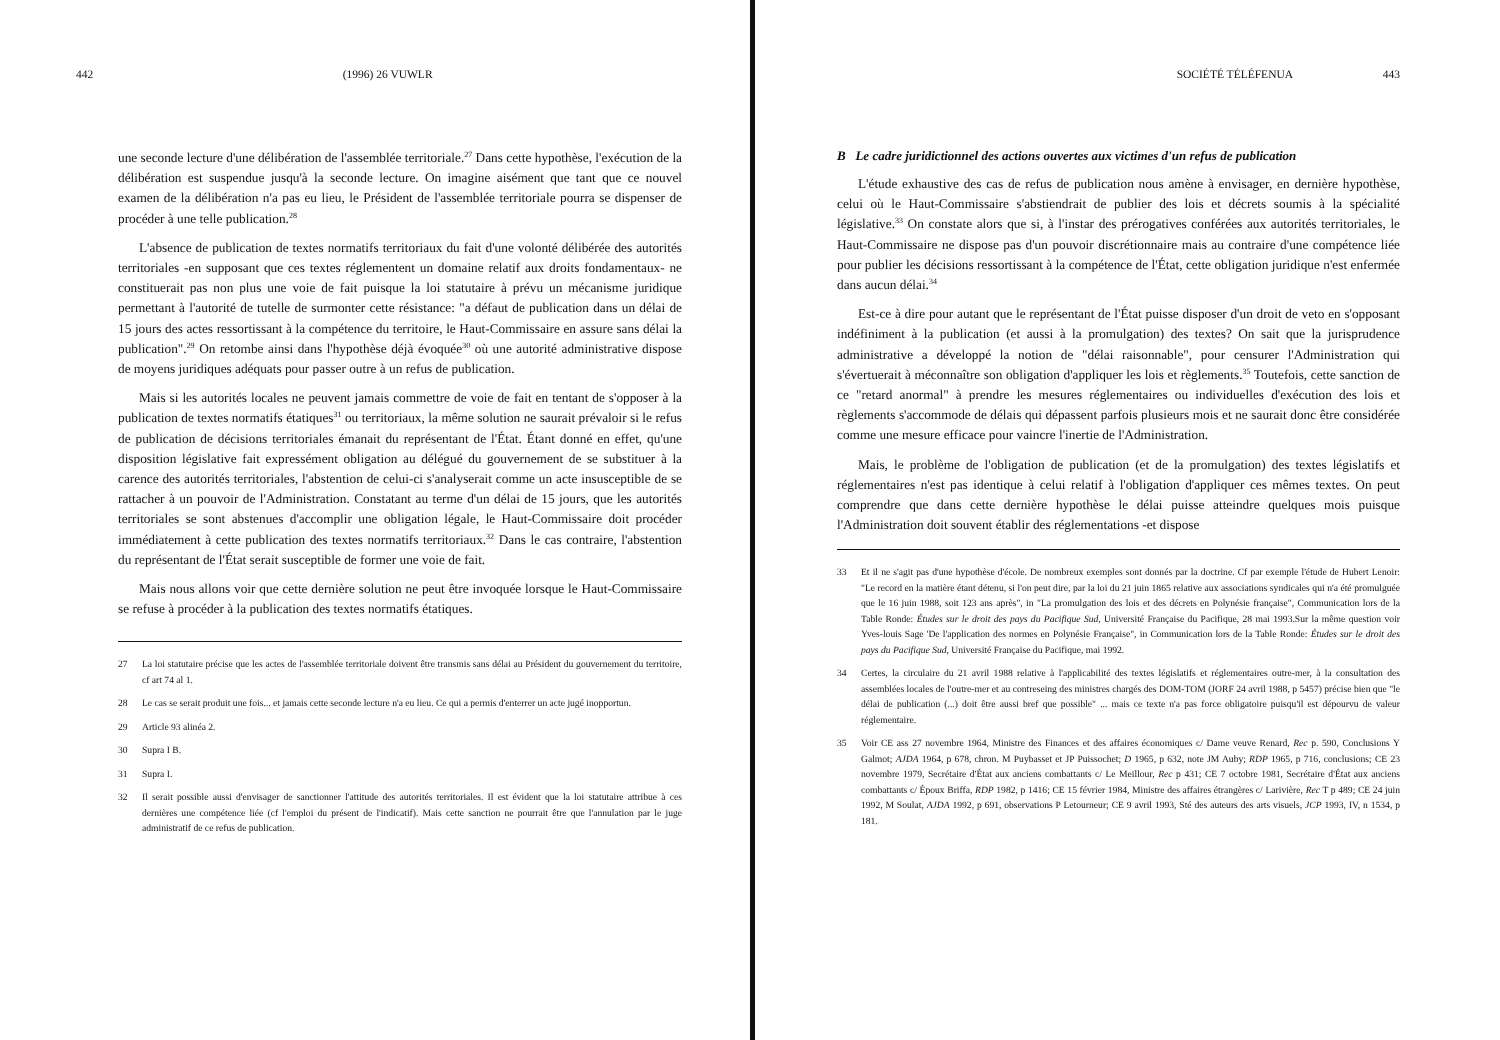442 (1996) 26 VUWLR
une seconde lecture d'une délibération de l'assemblée territoriale.<sup>27</sup> Dans cette hypothèse, l'exécution de la délibération est suspendue jusqu'à la seconde lecture. On imagine aisément que tant que ce nouvel examen de la délibération n'a pas eu lieu, le Président de l'assemblée territoriale pourra se dispenser de procéder à une telle publication.<sup>28</sup>
L'absence de publication de textes normatifs territoriaux du fait d'une volonté délibérée des autorités territoriales -en supposant que ces textes réglementent un domaine relatif aux droits fondamentaux- ne constituerait pas non plus une voie de fait puisque la loi statutaire à prévu un mécanisme juridique permettant à l'autorité de tutelle de surmonter cette résistance: "a défaut de publication dans un délai de 15 jours des actes ressortissant à la compétence du territoire, le Haut-Commissaire en assure sans délai la publication".<sup>29</sup> On retombe ainsi dans l'hypothèse déjà évoquée<sup>30</sup> où une autorité administrative dispose de moyens juridiques adéquats pour passer outre à un refus de publication.
Mais si les autorités locales ne peuvent jamais commettre de voie de fait en tentant de s'opposer à la publication de textes normatifs étatiques<sup>31</sup> ou territoriaux, la même solution ne saurait prévaloir si le refus de publication de décisions territoriales émanait du représentant de l'État. Étant donné en effet, qu'une disposition législative fait expressément obligation au délégué du gouvernement de se substituer à la carence des autorités territoriales, l'abstention de celui-ci s'analyserait comme un acte insusceptible de se rattacher à un pouvoir de l'Administration. Constatant au terme d'un délai de 15 jours, que les autorités territoriales se sont abstenues d'accomplir une obligation légale, le Haut-Commissaire doit procéder immédiatement à cette publication des textes normatifs territoriaux.<sup>32</sup> Dans le cas contraire, l'abstention du représentant de l'État serait susceptible de former une voie de fait.
Mais nous allons voir que cette dernière solution ne peut être invoquée lorsque le Haut-Commissaire se refuse à procéder à la publication des textes normatifs étatiques.
27 La loi statutaire précise que les actes de l'assemblée territoriale doivent être transmis sans délai au Président du gouvernement du territoire, cf art 74 al 1.
28 Le cas se serait produit une fois... et jamais cette seconde lecture n'a eu lieu. Ce qui a permis d'enterrer un acte jugé inopportun.
29 Article 93 alinéa 2.
30 Supra I B.
31 Supra I.
32 Il serait possible aussi d'envisager de sanctionner l'attitude des autorités territoriales. Il est évident que la loi statutaire attribue à ces dernières une compétence liée (cf l'emploi du présent de l'indicatif). Mais cette sanction ne pourrait être que l'annulation par le juge administratif de ce refus de publication.
SOCIÉTÉ TÉLÉFENUA 443
B Le cadre juridictionnel des actions ouvertes aux victimes d'un refus de publication
L'étude exhaustive des cas de refus de publication nous amène à envisager, en dernière hypothèse, celui où le Haut-Commissaire s'abstiendrait de publier des lois et décrets soumis à la spécialité législative.<sup>33</sup> On constate alors que si, à l'instar des prérogatives conférées aux autorités territoriales, le Haut-Commissaire ne dispose pas d'un pouvoir discrétionnaire mais au contraire d'une compétence liée pour publier les décisions ressortissant à la compétence de l'État, cette obligation juridique n'est enfermée dans aucun délai.<sup>34</sup>
Est-ce à dire pour autant que le représentant de l'État puisse disposer d'un droit de veto en s'opposant indéfiniment à la publication (et aussi à la promulgation) des textes? On sait que la jurisprudence administrative a développé la notion de "délai raisonnable", pour censurer l'Administration qui s'évertuerait à méconnaître son obligation d'appliquer les lois et règlements.<sup>35</sup> Toutefois, cette sanction de ce "retard anormal" à prendre les mesures réglementaires ou individuelles d'exécution des lois et règlements s'accommode de délais qui dépassent parfois plusieurs mois et ne saurait donc être considérée comme une mesure efficace pour vaincre l'inertie de l'Administration.
Mais, le problème de l'obligation de publication (et de la promulgation) des textes législatifs et réglementaires n'est pas identique à celui relatif à l'obligation d'appliquer ces mêmes textes. On peut comprendre que dans cette dernière hypothèse le délai puisse atteindre quelques mois puisque l'Administration doit souvent établir des réglementations -et dispose
33 Et il ne s'agit pas d'une hypothèse d'école. De nombreux exemples sont donnés par la doctrine. Cf par exemple l'étude de Hubert Lenoir: "Le record en la matière étant détenu, si l'on peut dire, par la loi du 21 juin 1865 relative aux associations syndicales qui n'a été promulguée que le 16 juin 1988, soit 123 ans après", in "La promulgation des lois et des décrets en Polynésie française", Communication lors de la Table Ronde: Études sur le droit des pays du Pacifique Sud, Université Française du Pacifique, 28 mai 1993.Sur la même question voir Yves-louis Sage 'De l'application des normes en Polynésie Française", in Communication lors de la Table Ronde: Études sur le droit des pays du Pacifique Sud, Université Française du Pacifique, mai 1992.
34 Certes, la circulaire du 21 avril 1988 relative à l'applicabilité des textes législatifs et réglementaires outre-mer, à la consultation des assemblées locales de l'outre-mer et au contreseing des ministres chargés des DOM-TOM (JORF 24 avril 1988, p 5457) précise bien que "le délai de publication (...) doit être aussi bref que possible" ... mais ce texte n'a pas force obligatoire puisqu'il est dépourvu de valeur réglementaire.
35 Voir CE ass 27 novembre 1964, Ministre des Finances et des affaires économiques c/ Dame veuve Renard, Rec p. 590, Conclusions Y Galmot; AJDA 1964, p 678, chron. M Puybasset et JP Puissochet; D 1965, p 632, note JM Auby; RDP 1965, p 716, conclusions; CE 23 novembre 1979, Secrétaire d'État aux anciens combattants c/ Le Meillour, Rec p 431; CE 7 octobre 1981, Secrétaire d'État aux anciens combattants c/ Époux Briffa, RDP 1982, p 1416; CE 15 février 1984, Ministre des affaires étrangères c/ Larivière, Rec T p 489; CE 24 juin 1992, M Soulat, AJDA 1992, p 691, observations P Letourneur; CE 9 avril 1993, Sté des auteurs des arts visuels, JCP 1993, IV, n 1534, p 181.